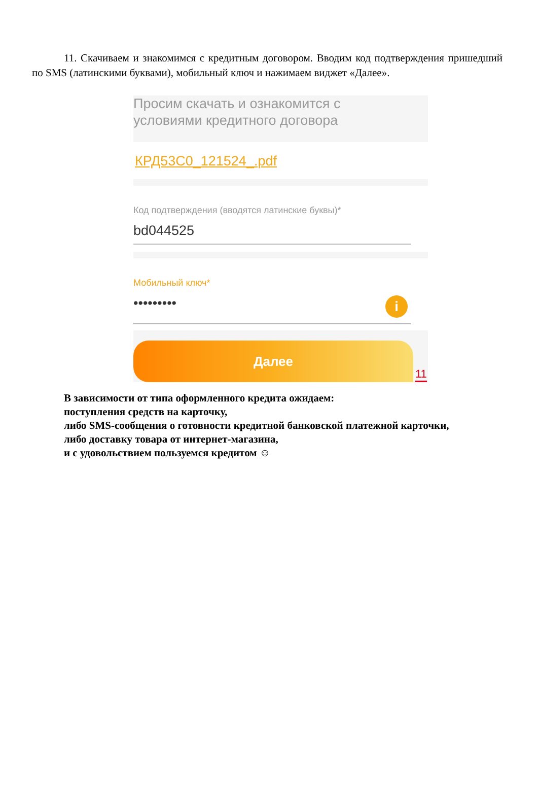11. Скачиваем и знакомимся с кредитным договором. Вводим код подтверждения пришедший по SMS (латинскими буквами), мобильный ключ и нажимаем виджет «Далее».
Просим скачать и ознакомится с
условиями кредитного договора
КРД53С0_121524_.pdf
Код подтверждения (вводятся латинские буквы)*
bd044525
Мобильный ключ*
••••••••• i
Далее
11
В зависимости от типа оформленного кредита ожидаем:
поступления средств на карточку,
либо SMS-сообщения о готовности кредитной банковской платежной карточки,
либо доставку товара от интернет-магазина,
и с удовольствием пользуемся кредитом ☺